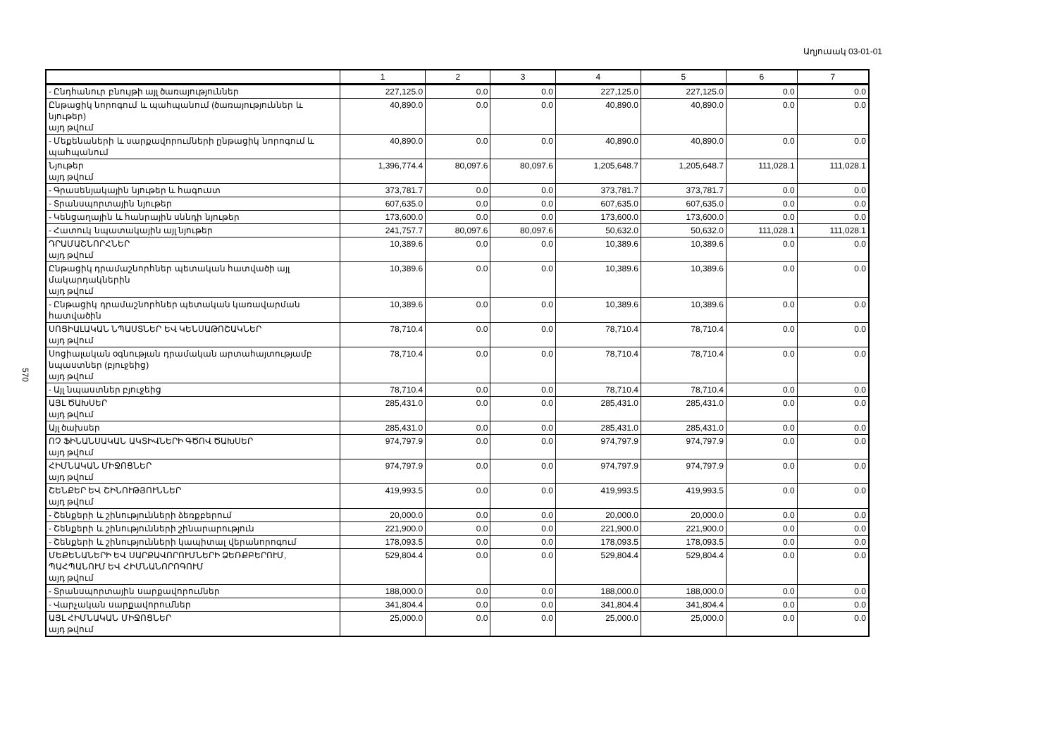Աղյուսակ 03-01-01
570
| | 1 | 2 | 3 | 4 | 5 | 6 | 7 |
| --- | --- | --- | --- | --- | --- | --- | --- |
| - Ընդհանուր բնույթի այլ ծառայություններ | 227,125.0 | 0.0 | 0.0 | 227,125.0 | 227,125.0 | 0.0 | 0.0 |
| Ընթացիկ նորոգում և պահպանում (ծառայություններ և նյութեր) այդ թվում | 40,890.0 | 0.0 | 0.0 | 40,890.0 | 40,890.0 | 0.0 | 0.0 |
| - Մեքենաների և սարքավորումների ընթացիկ նորոգում և պահպանում | 40,890.0 | 0.0 | 0.0 | 40,890.0 | 40,890.0 | 0.0 | 0.0 |
| Նյութեր այդ թվում | 1,396,774.4 | 80,097.6 | 80,097.6 | 1,205,648.7 | 1,205,648.7 | 111,028.1 | 111,028.1 |
| - Գրասենյակային նյութեր և հագուստ | 373,781.7 | 0.0 | 0.0 | 373,781.7 | 373,781.7 | 0.0 | 0.0 |
| - Տրանսպորտային նյութեր | 607,635.0 | 0.0 | 0.0 | 607,635.0 | 607,635.0 | 0.0 | 0.0 |
| - Կենցաղային և հանրային սննդի նյութեր | 173,600.0 | 0.0 | 0.0 | 173,600.0 | 173,600.0 | 0.0 | 0.0 |
| - Հատուկ նպատակային այլ նյութեր | 241,757.7 | 80,097.6 | 80,097.6 | 50,632.0 | 50,632.0 | 111,028.1 | 111,028.1 |
| ԴՐԱՄԱՇՆՈՐՀՆԵՐ այդ թվում | 10,389.6 | 0.0 | 0.0 | 10,389.6 | 10,389.6 | 0.0 | 0.0 |
| Ընթացիկ դրամաշնորհներ պետական հատվածի այլ մակարդակներին այդ թվում | 10,389.6 | 0.0 | 0.0 | 10,389.6 | 10,389.6 | 0.0 | 0.0 |
| - Ընթացիկ դրամաշնորհներ պետական կառավարման հատվածին | 10,389.6 | 0.0 | 0.0 | 10,389.6 | 10,389.6 | 0.0 | 0.0 |
| ՍՈՑԻԱԼԱԿԱՆ ՆՊԱՍՏՆԵՐ ԵՎ ԿԵՆՍԱԹՈՇԱԿՆԵՐ այդ թվում | 78,710.4 | 0.0 | 0.0 | 78,710.4 | 78,710.4 | 0.0 | 0.0 |
| Սոցիալական օգնության դրամական արտահայտությամբ նպաստներ (բյուջեից) այդ թվում | 78,710.4 | 0.0 | 0.0 | 78,710.4 | 78,710.4 | 0.0 | 0.0 |
| - Այլ նպաստներ բյուջեից | 78,710.4 | 0.0 | 0.0 | 78,710.4 | 78,710.4 | 0.0 | 0.0 |
| ԱՅԼ ԾԱԽՍԵՐ այդ թվում | 285,431.0 | 0.0 | 0.0 | 285,431.0 | 285,431.0 | 0.0 | 0.0 |
| Այլ ծախսեր | 285,431.0 | 0.0 | 0.0 | 285,431.0 | 285,431.0 | 0.0 | 0.0 |
| ՈՉ ՖԻՆԱՆՍԱԿԱՆ ԱԿՏԻՎՆԵՐԻ ԳԾՈՎ ԾԱԽՍԵՐ այդ թվում | 974,797.9 | 0.0 | 0.0 | 974,797.9 | 974,797.9 | 0.0 | 0.0 |
| ՀԻՄՆԱԿԱՆ ՄԻՋՈՑՆԵՐ այդ թվում | 974,797.9 | 0.0 | 0.0 | 974,797.9 | 974,797.9 | 0.0 | 0.0 |
| ՇԵՆՔԵՐ ԵՎ ՇԻՆՈՒԹՅՈՒՆՆԵՐ այդ թվում | 419,993.5 | 0.0 | 0.0 | 419,993.5 | 419,993.5 | 0.0 | 0.0 |
| - Շենքերի և շինությունների ձեռքբերում | 20,000.0 | 0.0 | 0.0 | 20,000.0 | 20,000.0 | 0.0 | 0.0 |
| - Շենքերի և շինությունների շինարարություն | 221,900.0 | 0.0 | 0.0 | 221,900.0 | 221,900.0 | 0.0 | 0.0 |
| - Շենքերի և շինությունների կապիտալ վերանորոգում | 178,093.5 | 0.0 | 0.0 | 178,093.5 | 178,093.5 | 0.0 | 0.0 |
| ՄԵՔԵՆԱՆԵՐԻ ԵՎ ՍԱՐՔԱՎՈՐՈՒՄՆԵՐԻ ՁԵՌՔԲԵՐՈՒՄ, ՊԱՀՊԱՆՈՒՄ ԵՎ ՀԻՄՆԱՆՈՐՈԳՈՒՄ այդ թվում | 529,804.4 | 0.0 | 0.0 | 529,804.4 | 529,804.4 | 0.0 | 0.0 |
| - Տրանսպորտային սարքավորումներ | 188,000.0 | 0.0 | 0.0 | 188,000.0 | 188,000.0 | 0.0 | 0.0 |
| - Վարչական սարքավորումներ | 341,804.4 | 0.0 | 0.0 | 341,804.4 | 341,804.4 | 0.0 | 0.0 |
| ԱՅԼ ՀԻՄՆԱԿԱՆ ՄԻՋՈՑՆԵՐ այդ թվում | 25,000.0 | 0.0 | 0.0 | 25,000.0 | 25,000.0 | 0.0 | 0.0 |